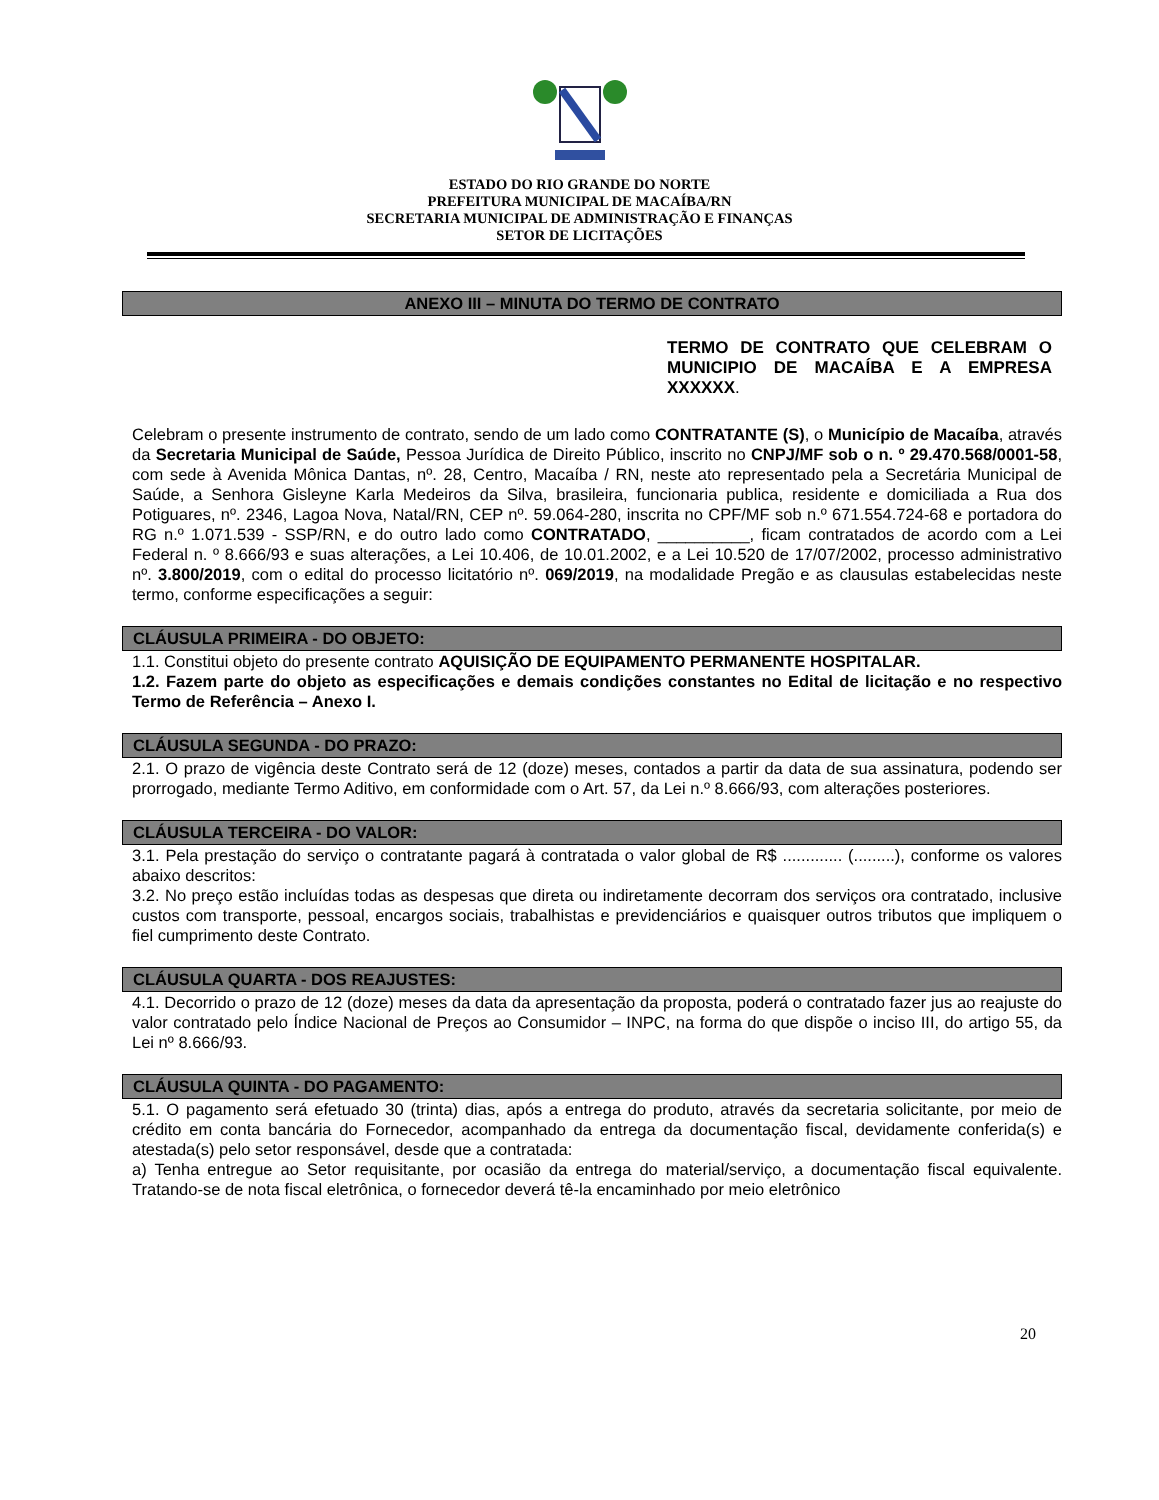ESTADO DO RIO GRANDE DO NORTE
PREFEITURA MUNICIPAL DE MACAÍBA/RN
SECRETARIA MUNICIPAL DE ADMINISTRAÇÃO E FINANÇAS
SETOR DE LICITAÇÕES
ANEXO III – MINUTA DO TERMO DE CONTRATO
TERMO DE CONTRATO QUE CELEBRAM O MUNICIPIO DE MACAÍBA E A EMPRESA XXXXXX.
Celebram o presente instrumento de contrato, sendo de um lado como CONTRATANTE (S), o Município de Macaíba, através da Secretaria Municipal de Saúde, Pessoa Jurídica de Direito Público, inscrito no CNPJ/MF sob o n. º 29.470.568/0001-58, com sede à Avenida Mônica Dantas, nº. 28, Centro, Macaíba / RN, neste ato representado pela a Secretária Municipal de Saúde, a Senhora Gisleyne Karla Medeiros da Silva, brasileira, funcionaria publica, residente e domiciliada a Rua dos Potiguares, nº. 2346, Lagoa Nova, Natal/RN, CEP nº. 59.064-280, inscrita no CPF/MF sob n.º 671.554.724-68 e portadora do RG n.º 1.071.539 - SSP/RN, e do outro lado como CONTRATADO, __________, ficam contratados de acordo com a Lei Federal n. º 8.666/93 e suas alterações, a Lei 10.406, de 10.01.2002, e a Lei 10.520 de 17/07/2002, processo administrativo nº. 3.800/2019, com o edital do processo licitatório nº. 069/2019, na modalidade Pregão e as clausulas estabelecidas neste termo, conforme especificações a seguir:
CLÁUSULA PRIMEIRA - DO OBJETO:
1.1. Constitui objeto do presente contrato AQUISIÇÃO DE EQUIPAMENTO PERMANENTE HOSPITALAR.
1.2. Fazem parte do objeto as especificações e demais condições constantes no Edital de licitação e no respectivo Termo de Referência – Anexo I.
CLÁUSULA SEGUNDA - DO PRAZO:
2.1. O prazo de vigência deste Contrato será de 12 (doze) meses, contados a partir da data de sua assinatura, podendo ser prorrogado, mediante Termo Aditivo, em conformidade com o Art. 57, da Lei n.º 8.666/93, com alterações posteriores.
CLÁUSULA TERCEIRA - DO VALOR:
3.1. Pela prestação do serviço o contratante pagará à contratada o valor global de R$ ............. (.........), conforme os valores abaixo descritos:
3.2. No preço estão incluídas todas as despesas que direta ou indiretamente decorram dos serviços ora contratado, inclusive custos com transporte, pessoal, encargos sociais, trabalhistas e previdenciários e quaisquer outros tributos que impliquem o fiel cumprimento deste Contrato.
CLÁUSULA QUARTA - DOS REAJUSTES:
4.1. Decorrido o prazo de 12 (doze) meses da data da apresentação da proposta, poderá o contratado fazer jus ao reajuste do valor contratado pelo Índice Nacional de Preços ao Consumidor – INPC, na forma do que dispõe o inciso III, do artigo 55, da Lei nº 8.666/93.
CLÁUSULA QUINTA - DO PAGAMENTO:
5.1. O pagamento será efetuado 30 (trinta) dias, após a entrega do produto, através da secretaria solicitante, por meio de crédito em conta bancária do Fornecedor, acompanhado da entrega da documentação fiscal, devidamente conferida(s) e atestada(s) pelo setor responsável, desde que a contratada:
a) Tenha entregue ao Setor requisitante, por ocasião da entrega do material/serviço, a documentação fiscal equivalente. Tratando-se de nota fiscal eletrônica, o fornecedor deverá tê-la encaminhado por meio eletrônico
20